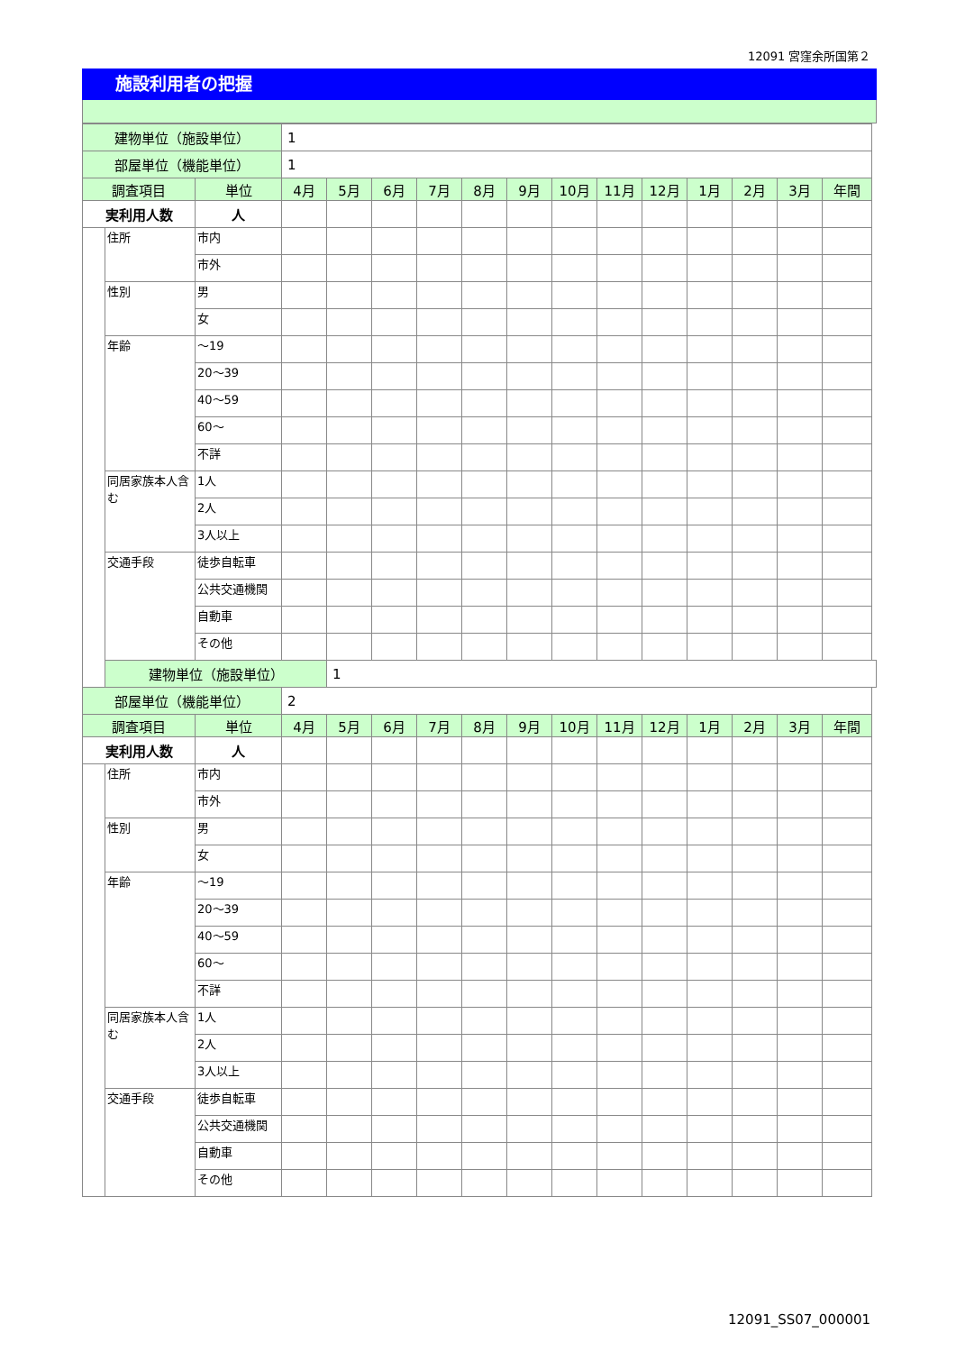12091 宮窪余所国第２
施設利用者の把握
| 建物単位（施設単位） | | | 1 | | | | | | | | | | | | |
| 部屋単位（機能単位） | | | 1 | | | | | | | | | | | | |
| 調査項目 | | 単位 | 4月 | 5月 | 6月 | 7月 | 8月 | 9月 | 10月 | 11月 | 12月 | 1月 | 2月 | 3月 | 年間 |
| 実利用人数 | | 人 | | | | | | | | | | | | | |
| | 住所 | 市内 | | | | | | | | | | | | | |
| | | 市外 | | | | | | | | | | | | | |
| | 性別 | 男 | | | | | | | | | | | | | |
| | | 女 | | | | | | | | | | | | | |
| | 年齢 | ～19 | | | | | | | | | | | | | |
| | | 20～39 | | | | | | | | | | | | | |
| | | 40～59 | | | | | | | | | | | | | |
| | | 60～ | | | | | | | | | | | | | |
| | | 不詳 | | | | | | | | | | | | | |
| | 同居家族本人含む | 1人 | | | | | | | | | | | | | |
| | | 2人 | | | | | | | | | | | | | |
| | | 3人以上 | | | | | | | | | | | | | |
| | 交通手段 | 徒歩自転車 | | | | | | | | | | | | | |
| | | 公共交通機関 | | | | | | | | | | | | | |
| | | 自動車 | | | | | | | | | | | | | |
| | | その他 | | | | | | | | | | | | | |
| | 建物単位（施設単位） | | | 1 | | | | | | | | | | | |
| 部屋単位（機能単位） | | | 2 | | | | | | | | | | | | |
| 調査項目 | | 単位 | 4月 | 5月 | 6月 | 7月 | 8月 | 9月 | 10月 | 11月 | 12月 | 1月 | 2月 | 3月 | 年間 |
| 実利用人数 | | 人 | | | | | | | | | | | | | |
| | 住所 | 市内 | | | | | | | | | | | | | |
| | | 市外 | | | | | | | | | | | | | |
| | 性別 | 男 | | | | | | | | | | | | | |
| | | 女 | | | | | | | | | | | | | |
| | 年齢 | ～19 | | | | | | | | | | | | | |
| | | 20～39 | | | | | | | | | | | | | |
| | | 40～59 | | | | | | | | | | | | | |
| | | 60～ | | | | | | | | | | | | | |
| | | 不詳 | | | | | | | | | | | | | |
| | 同居家族本人含む | 1人 | | | | | | | | | | | | | |
| | | 2人 | | | | | | | | | | | | | |
| | | 3人以上 | | | | | | | | | | | | | |
| | 交通手段 | 徒歩自転車 | | | | | | | | | | | | | |
| | | 公共交通機関 | | | | | | | | | | | | | |
| | | 自動車 | | | | | | | | | | | | | |
| | | その他 | | | | | | | | | | | | | |
12091_SS07_000001